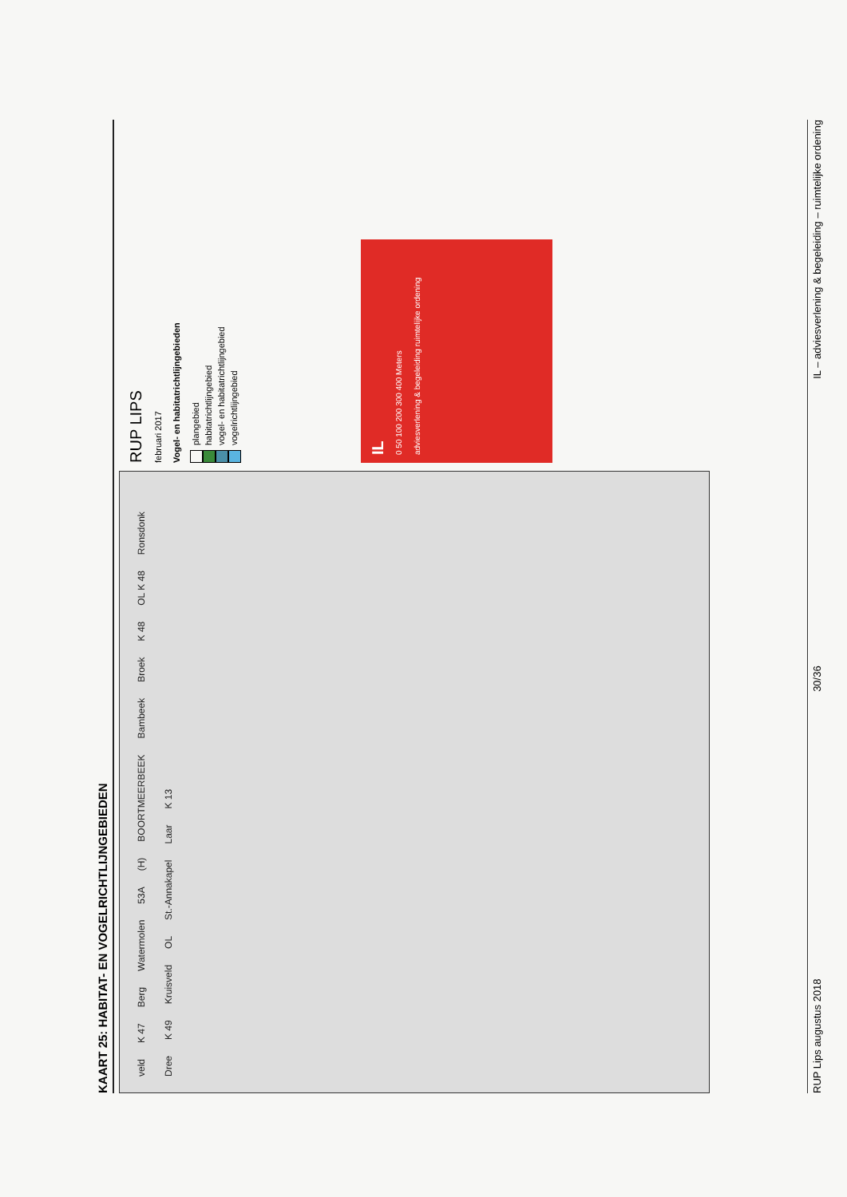KAART 25: HABITAT- EN VOGELRICHTLIJNGEBIEDEN
veld K 47 Berg Watermolen 53A (H) BOORTMEERBEEK Bambeek Broek K 48 OL K 48 Ronsdonk Dree K 49 Kruisveld OL St.-Annakapel Laar K 13
RUP LIPS
februari 2017
Vogel- en habitatrichtlijngebieden
plangebied
habitatrichtlijngebied
vogel- en habitatrichtlijngebied
vogelrichtlijngebied
IL
0 50 100 200 300 400 Meters
adviesverlening & begeleiding ruimtelijke ordening
RUP Lips augustus 2018 30/36 IL – adviesverlening & begeleiding – ruimtelijke ordening